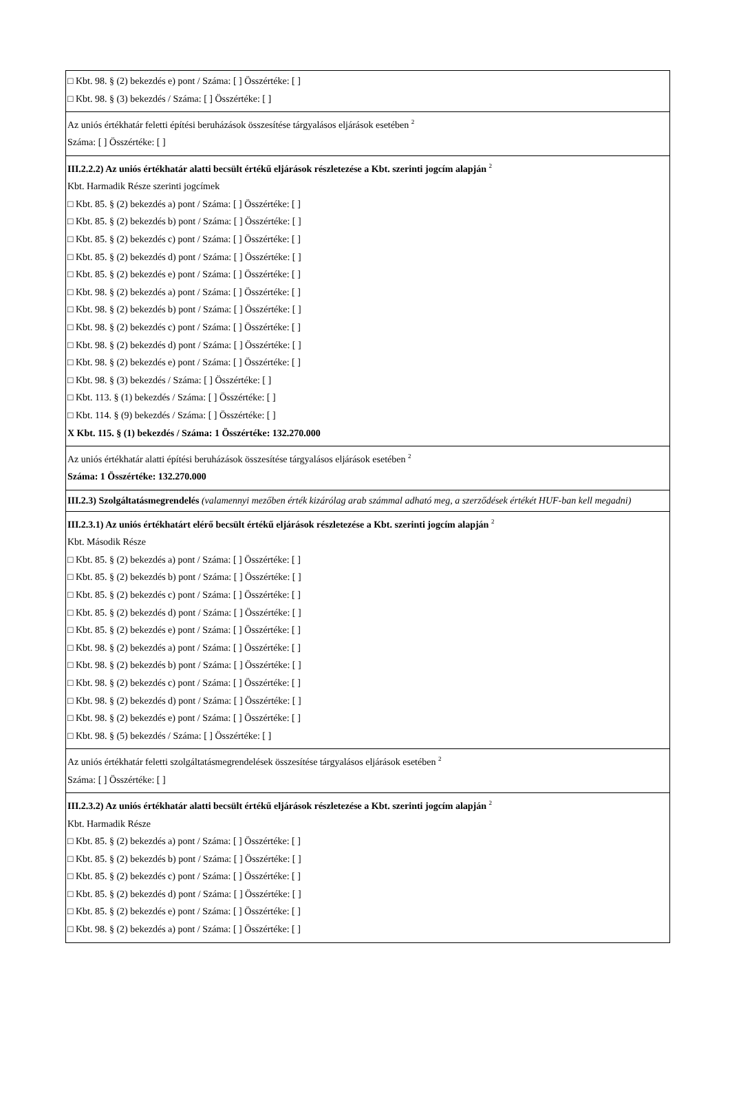□ Kbt. 98. § (2) bekezdés e) pont / Száma: [ ] Összértéke: [ ]
□ Kbt. 98. § (3) bekezdés / Száma: [ ] Összértéke: [ ]
Az uniós értékhatár feletti építési beruházások összesítése tárgyalásos eljárások esetében <sup>2</sup>
Száma: [ ] Összértéke: [ ]
III.2.2.2) Az uniós értékhatár alatti becsült értékű eljárások részletezése a Kbt. szerinti jogcím alapján <sup>2</sup>
Kbt. Harmadik Része szerinti jogcímek
□ Kbt. 85. § (2) bekezdés a) pont / Száma: [ ] Összértéke: [ ]
□ Kbt. 85. § (2) bekezdés b) pont / Száma: [ ] Összértéke: [ ]
□ Kbt. 85. § (2) bekezdés c) pont / Száma: [ ] Összértéke: [ ]
□ Kbt. 85. § (2) bekezdés d) pont / Száma: [ ] Összértéke: [ ]
□ Kbt. 85. § (2) bekezdés e) pont / Száma: [ ] Összértéke: [ ]
□ Kbt. 98. § (2) bekezdés a) pont / Száma: [ ] Összértéke: [ ]
□ Kbt. 98. § (2) bekezdés b) pont / Száma: [ ] Összértéke: [ ]
□ Kbt. 98. § (2) bekezdés c) pont / Száma: [ ] Összértéke: [ ]
□ Kbt. 98. § (2) bekezdés d) pont / Száma: [ ] Összértéke: [ ]
□ Kbt. 98. § (2) bekezdés e) pont / Száma: [ ] Összértéke: [ ]
□ Kbt. 98. § (3) bekezdés / Száma: [ ] Összértéke: [ ]
□ Kbt. 113. § (1) bekezdés / Száma: [ ] Összértéke: [ ]
□ Kbt. 114. § (9) bekezdés / Száma: [ ] Összértéke: [ ]
X Kbt. 115. § (1) bekezdés / Száma: 1 Összértéke: 132.270.000
Az uniós értékhatár alatti építési beruházások összesítése tárgyalásos eljárások esetében <sup>2</sup>
Száma: 1 Összértéke: 132.270.000
III.2.3) Szolgáltatásmegrendelés (valamennyi mezőben érték kizárólag arab számmal adható meg, a szerződések értékét HUF-ban kell megadni)
III.2.3.1) Az uniós értékhatárt elérő becsült értékű eljárások részletezése a Kbt. szerinti jogcím alapján <sup>2</sup>
Kbt. Második Része
□ Kbt. 85. § (2) bekezdés a) pont / Száma: [ ] Összértéke: [ ]
□ Kbt. 85. § (2) bekezdés b) pont / Száma: [ ] Összértéke: [ ]
□ Kbt. 85. § (2) bekezdés c) pont / Száma: [ ] Összértéke: [ ]
□ Kbt. 85. § (2) bekezdés d) pont / Száma: [ ] Összértéke: [ ]
□ Kbt. 85. § (2) bekezdés e) pont / Száma: [ ] Összértéke: [ ]
□ Kbt. 98. § (2) bekezdés a) pont / Száma: [ ] Összértéke: [ ]
□ Kbt. 98. § (2) bekezdés b) pont / Száma: [ ] Összértéke: [ ]
□ Kbt. 98. § (2) bekezdés c) pont / Száma: [ ] Összértéke: [ ]
□ Kbt. 98. § (2) bekezdés d) pont / Száma: [ ] Összértéke: [ ]
□ Kbt. 98. § (2) bekezdés e) pont / Száma: [ ] Összértéke: [ ]
□ Kbt. 98. § (5) bekezdés / Száma: [ ] Összértéke: [ ]
Az uniós értékhatár feletti szolgáltatásmegrendelések összesítése tárgyalásos eljárások esetében <sup>2</sup>
Száma: [ ] Összértéke: [ ]
III.2.3.2) Az uniós értékhatár alatti becsült értékű eljárások részletezése a Kbt. szerinti jogcím alapján <sup>2</sup>
Kbt. Harmadik Része
□ Kbt. 85. § (2) bekezdés a) pont / Száma: [ ] Összértéke: [ ]
□ Kbt. 85. § (2) bekezdés b) pont / Száma: [ ] Összértéke: [ ]
□ Kbt. 85. § (2) bekezdés c) pont / Száma: [ ] Összértéke: [ ]
□ Kbt. 85. § (2) bekezdés d) pont / Száma: [ ] Összértéke: [ ]
□ Kbt. 85. § (2) bekezdés e) pont / Száma: [ ] Összértéke: [ ]
□ Kbt. 98. § (2) bekezdés a) pont / Száma: [ ] Összértéke: [ ]